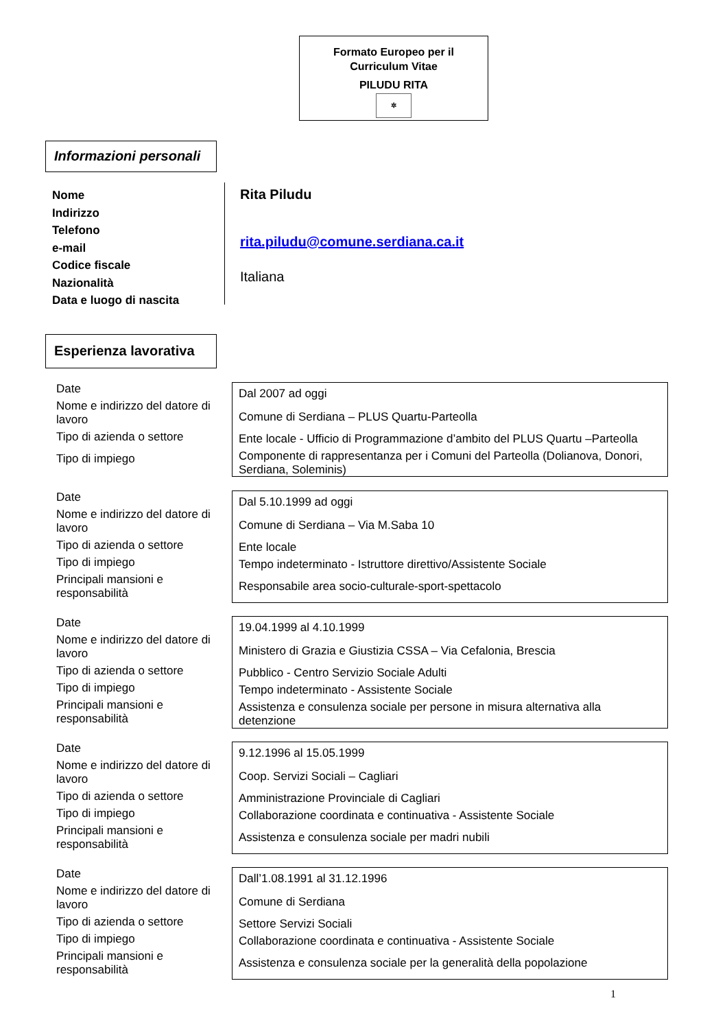Formato Europeo per il
Curriculum Vitae
PILUDU RITA
✲
Informazioni personali
Nome
Indirizzo
Telefono
e-mail
Codice fiscale
Nazionalità
Data e luogo di nascita
Rita Piludu
rita.piludu@comune.serdiana.ca.it
Italiana
Esperienza lavorativa
Date
Nome e indirizzo del datore di lavoro
Tipo di azienda o settore
Tipo di impiego
Dal 2007 ad oggi
Comune di Serdiana – PLUS Quartu-Parteolla
Ente locale - Ufficio di Programmazione d’ambito del PLUS Quartu –Parteolla
Componente di rappresentanza per i Comuni del Parteolla (Dolianova, Donori, Serdiana, Soleminis)
Date
Nome e indirizzo del datore di lavoro
Tipo di azienda o settore
Tipo di impiego
Principali mansioni e responsabilità
Dal 5.10.1999 ad oggi
Comune di Serdiana – Via M.Saba 10
Ente locale
Tempo indeterminato - Istruttore direttivo/Assistente Sociale
Responsabile area socio-culturale-sport-spettacolo
Date
Nome e indirizzo del datore di lavoro
Tipo di azienda o settore
Tipo di impiego
Principali mansioni e responsabilità
19.04.1999 al 4.10.1999
Ministero di Grazia e Giustizia CSSA – Via Cefalonia, Brescia
Pubblico - Centro Servizio Sociale Adulti
Tempo indeterminato - Assistente Sociale
Assistenza e consulenza sociale per persone in misura alternativa alla detenzione
Date
Nome e indirizzo del datore di lavoro
Tipo di azienda o settore
Tipo di impiego
Principali mansioni e responsabilità
9.12.1996 al 15.05.1999
Coop. Servizi Sociali – Cagliari
Amministrazione Provinciale di Cagliari
Collaborazione coordinata e continuativa - Assistente Sociale
Assistenza e consulenza sociale per madri nubili
Date
Nome e indirizzo del datore di lavoro
Tipo di azienda o settore
Tipo di impiego
Principali mansioni e responsabilità
Dall’1.08.1991 al 31.12.1996
Comune di Serdiana
Settore Servizi Sociali
Collaborazione coordinata e continuativa - Assistente Sociale
Assistenza e consulenza sociale per la generalità della popolazione
1